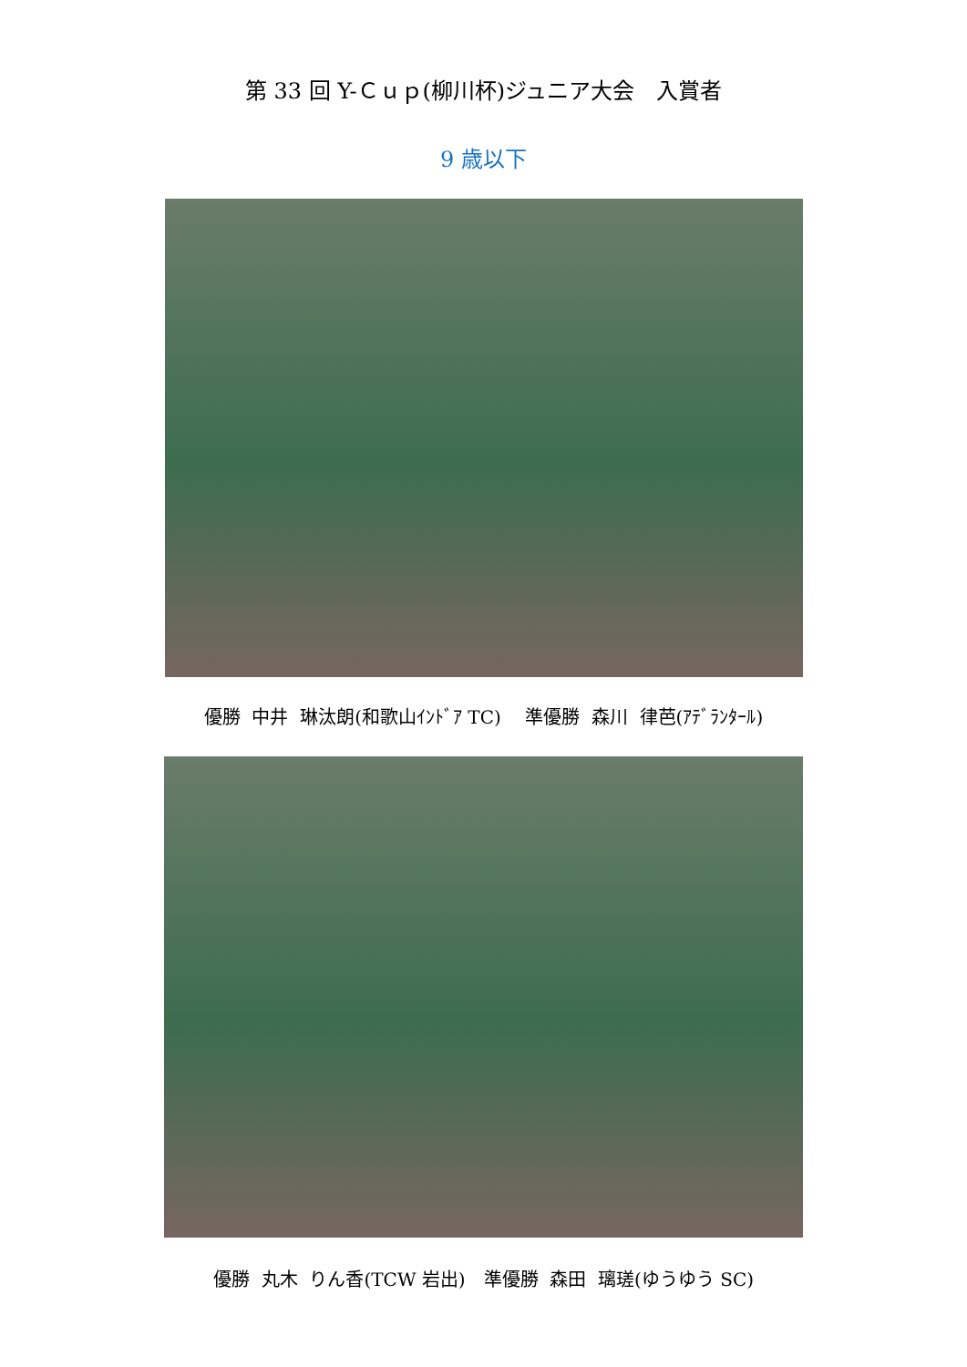第 33 回 Y-Ｃｕｐ(柳川杯)ジュニア大会　入賞者
9 歳以下
優勝 中井 琳汰朗(和歌山ｲﾝﾄﾞｱ TC)　 準優勝 森川 律芭(ｱﾃﾞﾗﾝﾀｰﾙ)
優勝 丸木 りん香(TCW 岩出)　準優勝 森田 璃瑳(ゆうゆう SC)